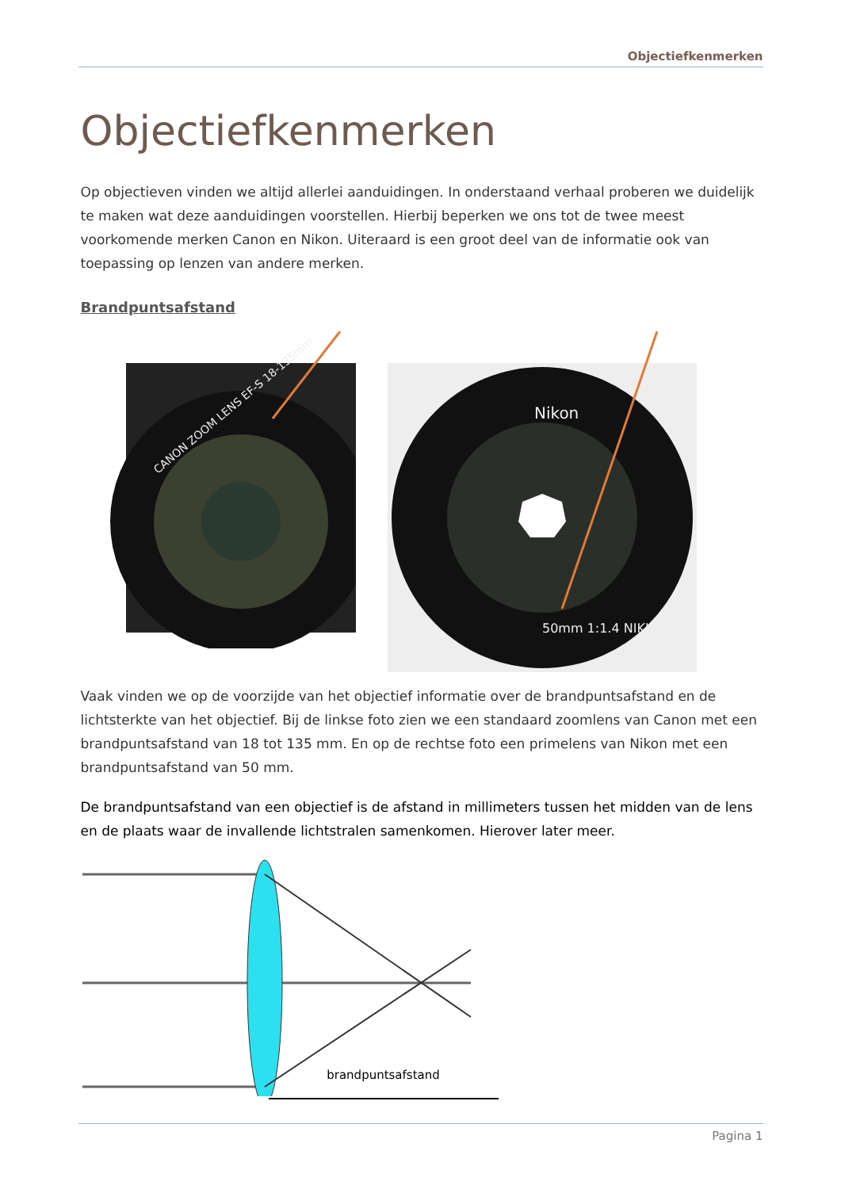Objectiefkenmerken
Objectiefkenmerken
Op objectieven vinden we altijd allerlei aanduidingen. In onderstaand verhaal proberen we duidelijk te maken wat deze aanduidingen voorstellen. Hierbij beperken we ons tot de twee meest voorkomende merken Canon en Nikon. Uiteraard is een groot deel van de informatie ook van toepassing op lenzen van andere merken.
Brandpuntsafstand
CANON ZOOM LENS EF-S 18-135mm
Nikon
50mm 1:1.4 NIKKOR
Vaak vinden we op de voorzijde van het objectief informatie over de brandpuntsafstand en de lichtsterkte van het objectief. Bij de linkse foto zien we een standaard zoomlens van Canon met een brandpuntsafstand van 18 tot 135 mm. En op de rechtse foto een primelens van Nikon met een brandpuntsafstand van 50 mm.
De brandpuntsafstand van een objectief is de afstand in millimeters tussen het midden van de lens en de plaats waar de invallende lichtstralen samenkomen. Hierover later meer.
brandpuntsafstand
Pagina 1